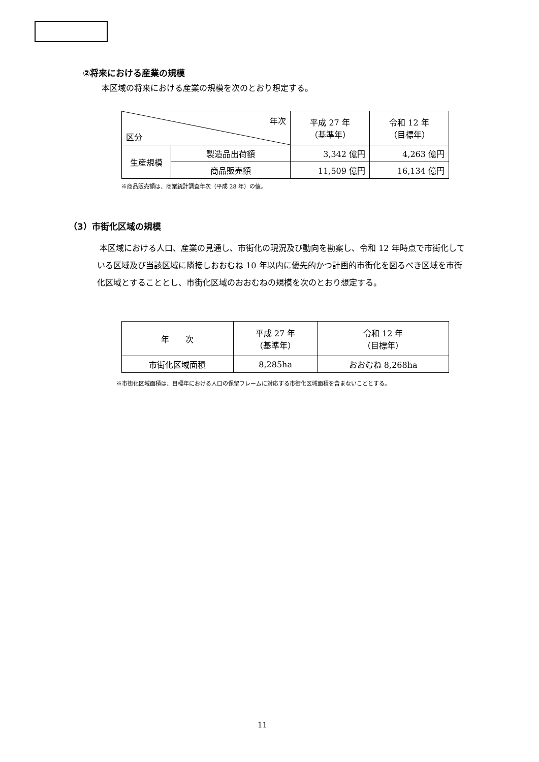②将来における産業の規模
本区域の将来における産業の規模を次のとおり想定する。
| 年次 区分 | | 平成 27 年 （基準年） | 令和 12 年 （目標年） |
| --- | --- | --- | --- |
| 生産規模 | 製造品出荷額 | 3,342 億円 | 4,263 億円 |
| | 商品販売額 | 11,509 億円 | 16,134 億円 |
※商品販売額は、商業統計調査年次（平成 28 年）の値。
（3）市街化区域の規模
本区域における人口、産業の見通し、市街化の現況及び動向を勘案し、令和 12 年時点で市街化している区域及び当該区域に隣接しおおむね 10 年以内に優先的かつ計画的市街化を図るべき区域を市街化区域とすることとし、市街化区域のおおむねの規模を次のとおり想定する。
| 年 次 | 平成 27 年 （基準年） | 令和 12 年 （目標年） |
| --- | --- | --- |
| 市街化区域面積 | 8,285ha | おおむね 8,268ha |
※市街化区域面積は、目標年における人口の保留フレームに対応する市街化区域面積を含まないこととする。
11